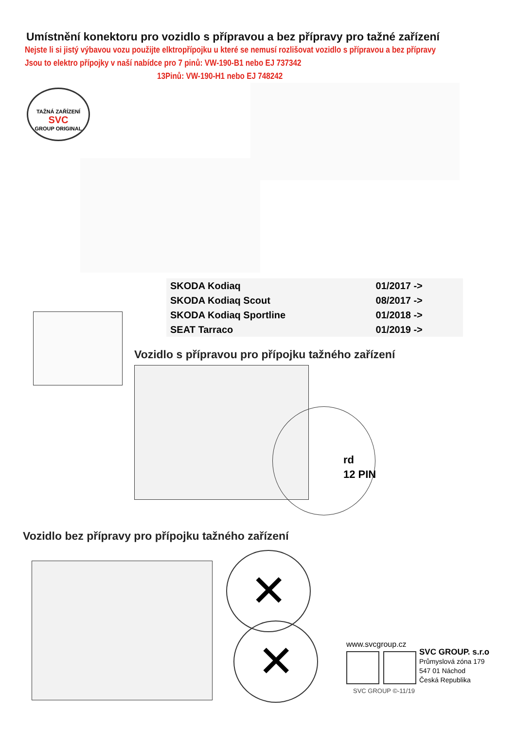Umístnění konektoru pro vozidlo s přípravou a bez přípravy pro tažné zařízení
Nejste li si jistý výbavou vozu použijte elktropřípojku u které se nemusí rozlišovat vozidlo s přípravou a bez přípravy
Jsou to elektro přípojky v naší nabídce pro 7 pinů: VW-190-B1 nebo EJ 737342
13Pinů: VW-190-H1 nebo EJ 748242
TAŽNÁ ZAŘÍZENÍ
SVC
GROUP ORIGINAL
| SKODA Kodiaq | 01/2017 -> |
| SKODA Kodiaq Scout | 08/2017 -> |
| SKODA Kodiaq Sportline | 01/2018 -> |
| SEAT Tarraco | 01/2019 -> |
Vozidlo s přípravou pro přípojku tažného zařízení
rd
12 PIN
Vozidlo bez přípravy pro přípojku tažného zařízení
✕
✕ www.svcgroup.cz
SVC GROUP. s.r.o
Průmyslová zóna 179
547 01 Náchod
Česká Republika
SVC GROUP ©-11/19